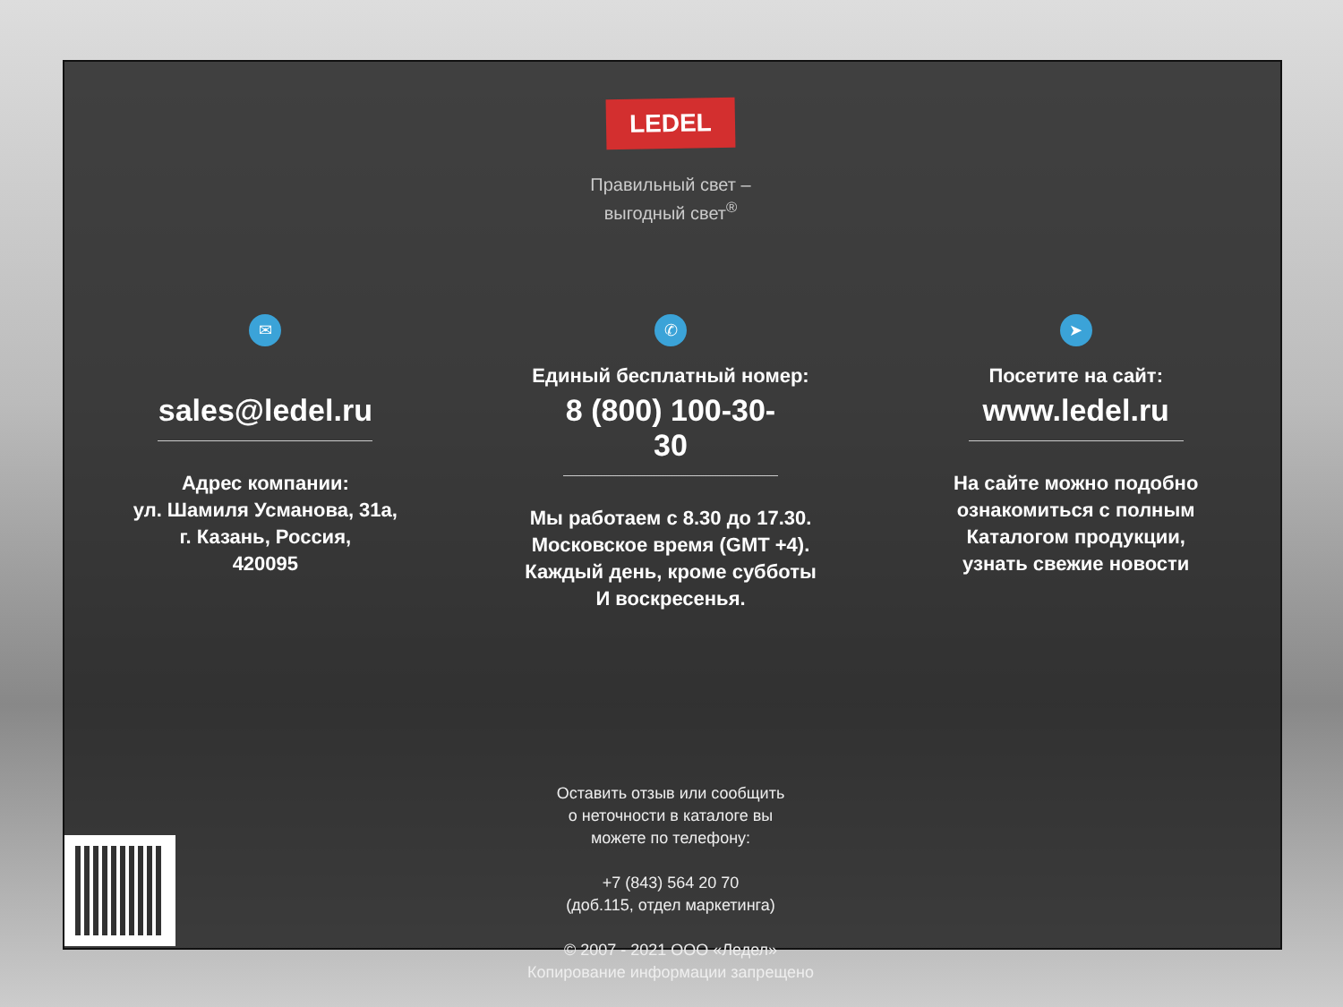LEDEL
Правильный свет –
выгодный свет<sup>®</sup>
✉
sales@ledel.ru
Адрес компании:
ул. Шамиля Усманова, 31а,
г. Казань, Россия,
420095
✆
Единый бесплатный номер:
8 (800) 100-30-30
Мы работаем с 8.30 до 17.30.
Московское время (GMT +4).
Каждый день, кроме субботы
И воскресенья.
➤
Посетите на сайт:
www.ledel.ru
На сайте можно подобно
ознакомиться с полным
Каталогом продукции,
узнать свежие новости
Оставить отзыв или сообщить
о неточности в каталоге вы
можете по телефону:
+7 (843) 564 20 70
(доб.115, отдел маркетинга)
© 2007 - 2021 ООО «Ледел»
Копирование информации запрещено